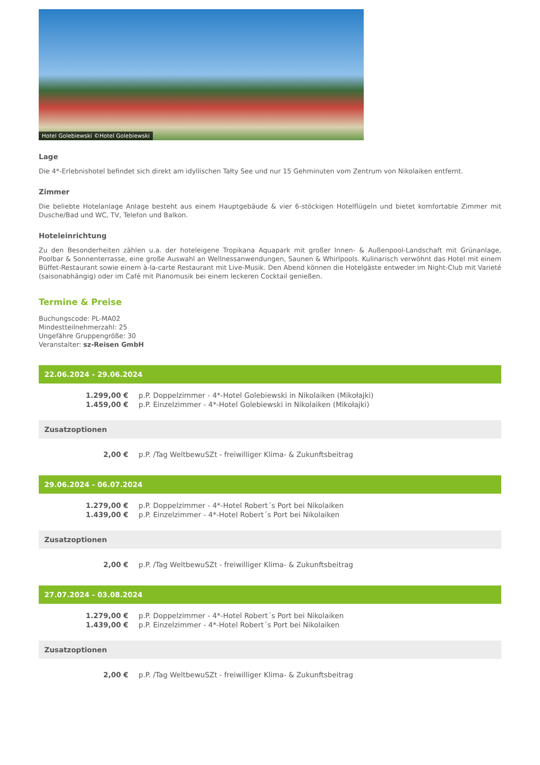Hotel Golebiewski ©Hotel Golebiewski
Lage
Die 4*-Erlebnishotel befindet sich direkt am idyllischen Tałty See und nur 15 Gehminuten vom Zentrum von Nikolaiken entfernt.
Zimmer
Die beliebte Hotelanlage Anlage besteht aus einem Hauptgebäude & vier 6-stöckigen Hotelflügeln und bietet komfortable Zimmer mit Dusche/Bad und WC, TV, Telefon und Balkon.
Hoteleinrichtung
Zu den Besonderheiten zählen u.a. der hoteleigene Tropikana Aquapark mit großer Innen- & Außenpool-Landschaft mit Grünanlage, Poolbar & Sonnenterrasse, eine große Auswahl an Wellnessanwendungen, Saunen & Whirlpools. Kulinarisch verwöhnt das Hotel mit einem Büffet-Restaurant sowie einem à-la-carte Restaurant mit Live-Musik. Den Abend können die Hotelgäste entweder im Night-Club mit Varieté (saisonabhängig) oder im Café mit Pianomusik bei einem leckeren Cocktail genießen.
Termine & Preise
Buchungscode: PL-MA02
Mindestteilnehmerzahl: 25
Ungefähre Gruppengröße: 30
Veranstalter: sz-Reisen GmbH
22.06.2024 - 29.06.2024
| 1.299,00 € | p.P. Doppelzimmer - 4*-Hotel Golebiewski in Nikolaiken (Mikołajki) |
| 1.459,00 € | p.P. Einzelzimmer - 4*-Hotel Golebiewski in Nikolaiken (Mikołajki) |
Zusatzoptionen
| 2,00 € | p.P. /Tag WeltbewuSZt - freiwilliger Klima- & Zukunftsbeitrag |
29.06.2024 - 06.07.2024
| 1.279,00 € | p.P. Doppelzimmer - 4*-Hotel Robert´s Port bei Nikolaiken |
| 1.439,00 € | p.P. Einzelzimmer - 4*-Hotel Robert´s Port bei Nikolaiken |
Zusatzoptionen
| 2,00 € | p.P. /Tag WeltbewuSZt - freiwilliger Klima- & Zukunftsbeitrag |
27.07.2024 - 03.08.2024
| 1.279,00 € | p.P. Doppelzimmer - 4*-Hotel Robert´s Port bei Nikolaiken |
| 1.439,00 € | p.P. Einzelzimmer - 4*-Hotel Robert´s Port bei Nikolaiken |
Zusatzoptionen
| 2,00 € | p.P. /Tag WeltbewuSZt - freiwilliger Klima- & Zukunftsbeitrag |